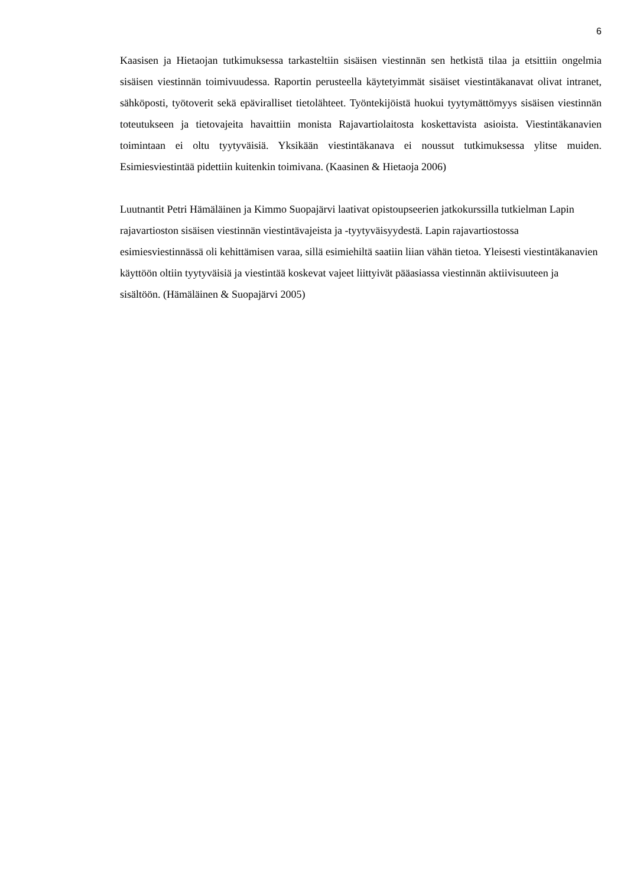6
Kaasisen ja Hietaojan tutkimuksessa tarkasteltiin sisäisen viestinnän sen hetkistä tilaa ja etsittiin ongelmia sisäisen viestinnän toimivuudessa. Raportin perusteella käytetyimmät sisäiset viestintäkanavat olivat intranet, sähköposti, työtoverit sekä epäviralliset tietolähteet. Työntekijöistä huokui tyytymättömyys sisäisen viestinnän toteutukseen ja tietovajeita havaittiin monista Rajavartiolaitosta koskettavista asioista. Viestintäkanavien toimintaan ei oltu tyytyväisiä. Yksikään viestintäkanava ei noussut tutkimuksessa ylitse muiden. Esimiesviestintää pidettiin kuitenkin toimivana. (Kaasinen & Hietaoja 2006)
Luutnantit Petri Hämäläinen ja Kimmo Suopajärvi laativat opistoupseerien jatkokurssilla tutkielman Lapin rajavartioston sisäisen viestinnän viestintävajeista ja -tyytyväisyydestä. Lapin rajavartiostossa esimiesviestinnässä oli kehittämisen varaa, sillä esimiehiltä saatiin liian vähän tietoa. Yleisesti viestintäkanavien käyttöön oltiin tyytyväisiä ja viestintää koskevat vajeet liittyivät pääasiassa viestinnän aktiivisuuteen ja sisältöön. (Hämäläinen & Suopajärvi 2005)